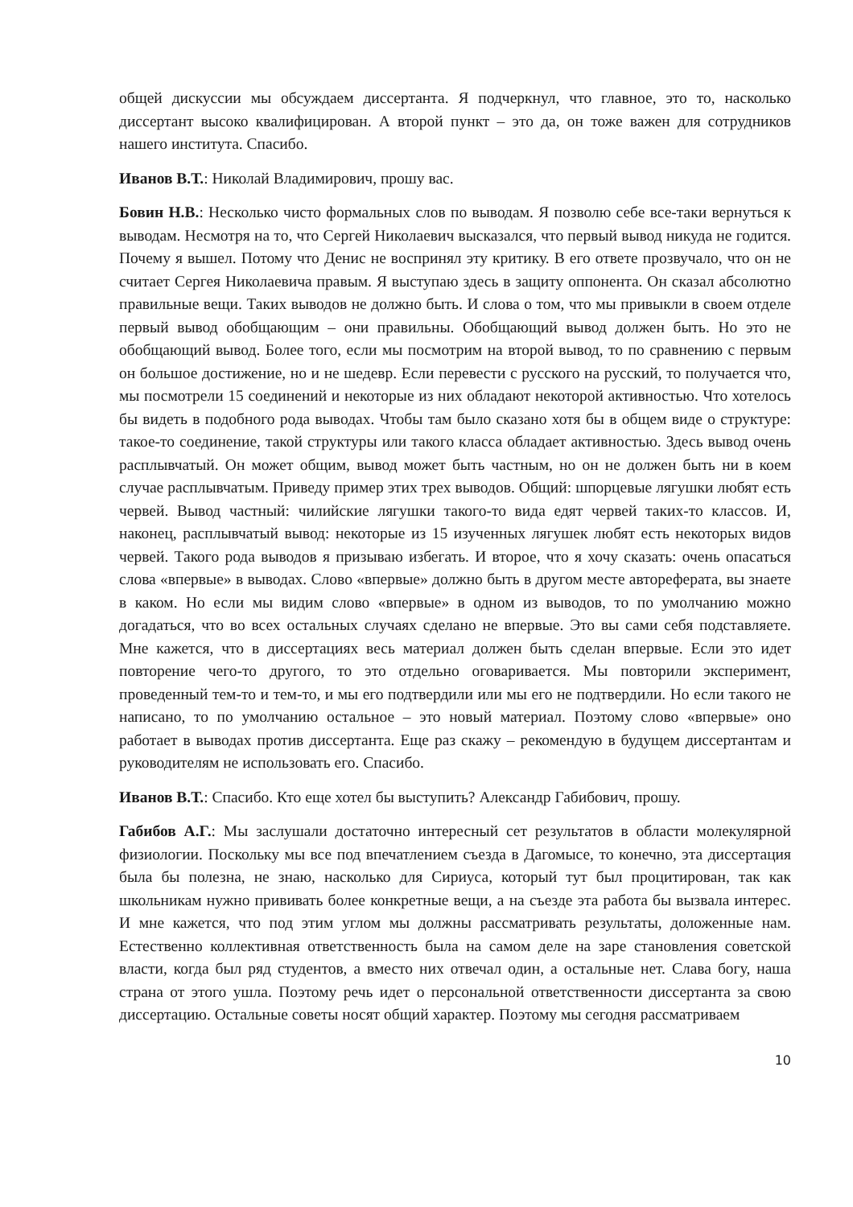общей дискуссии мы обсуждаем диссертанта. Я подчеркнул, что главное, это то, насколько диссертант высоко квалифицирован. А второй пункт – это да, он тоже важен для сотрудников нашего института. Спасибо.
Иванов В.Т.: Николай Владимирович, прошу вас.
Бовин Н.В.: Несколько чисто формальных слов по выводам. Я позволю себе все-таки вернуться к выводам. Несмотря на то, что Сергей Николаевич высказался, что первый вывод никуда не годится. Почему я вышел. Потому что Денис не воспринял эту критику. В его ответе прозвучало, что он не считает Сергея Николаевича правым. Я выступаю здесь в защиту оппонента. Он сказал абсолютно правильные вещи. Таких выводов не должно быть. И слова о том, что мы привыкли в своем отделе первый вывод обобщающим – они правильны. Обобщающий вывод должен быть. Но это не обобщающий вывод. Более того, если мы посмотрим на второй вывод, то по сравнению с первым он большое достижение, но и не шедевр. Если перевести с русского на русский, то получается что, мы посмотрели 15 соединений и некоторые из них обладают некоторой активностью. Что хотелось бы видеть в подобного рода выводах. Чтобы там было сказано хотя бы в общем виде о структуре: такое-то соединение, такой структуры или такого класса обладает активностью. Здесь вывод очень расплывчатый. Он может общим, вывод может быть частным, но он не должен быть ни в коем случае расплывчатым. Приведу пример этих трех выводов. Общий: шпорцевые лягушки любят есть червей. Вывод частный: чилийские лягушки такого-то вида едят червей таких-то классов. И, наконец, расплывчатый вывод: некоторые из 15 изученных лягушек любят есть некоторых видов червей. Такого рода выводов я призываю избегать. И второе, что я хочу сказать: очень опасаться слова «впервые» в выводах. Слово «впервые» должно быть в другом месте автореферата, вы знаете в каком. Но если мы видим слово «впервые» в одном из выводов, то по умолчанию можно догадаться, что во всех остальных случаях сделано не впервые. Это вы сами себя подставляете. Мне кажется, что в диссертациях весь материал должен быть сделан впервые. Если это идет повторение чего-то другого, то это отдельно оговаривается. Мы повторили эксперимент, проведенный тем-то и тем-то, и мы его подтвердили или мы его не подтвердили. Но если такого не написано, то по умолчанию остальное – это новый материал. Поэтому слово «впервые» оно работает в выводах против диссертанта. Еще раз скажу – рекомендую в будущем диссертантам и руководителям не использовать его. Спасибо.
Иванов В.Т.: Спасибо. Кто еще хотел бы выступить? Александр Габибович, прошу.
Габибов А.Г.: Мы заслушали достаточно интересный сет результатов в области молекулярной физиологии. Поскольку мы все под впечатлением съезда в Дагомысе, то конечно, эта диссертация была бы полезна, не знаю, насколько для Сириуса, который тут был процитирован, так как школьникам нужно прививать более конкретные вещи, а на съезде эта работа бы вызвала интерес. И мне кажется, что под этим углом мы должны рассматривать результаты, доложенные нам. Естественно коллективная ответственность была на самом деле на заре становления советской власти, когда был ряд студентов, а вместо них отвечал один, а остальные нет. Слава богу, наша страна от этого ушла. Поэтому речь идет о персональной ответственности диссертанта за свою диссертацию. Остальные советы носят общий характер. Поэтому мы сегодня рассматриваем
10